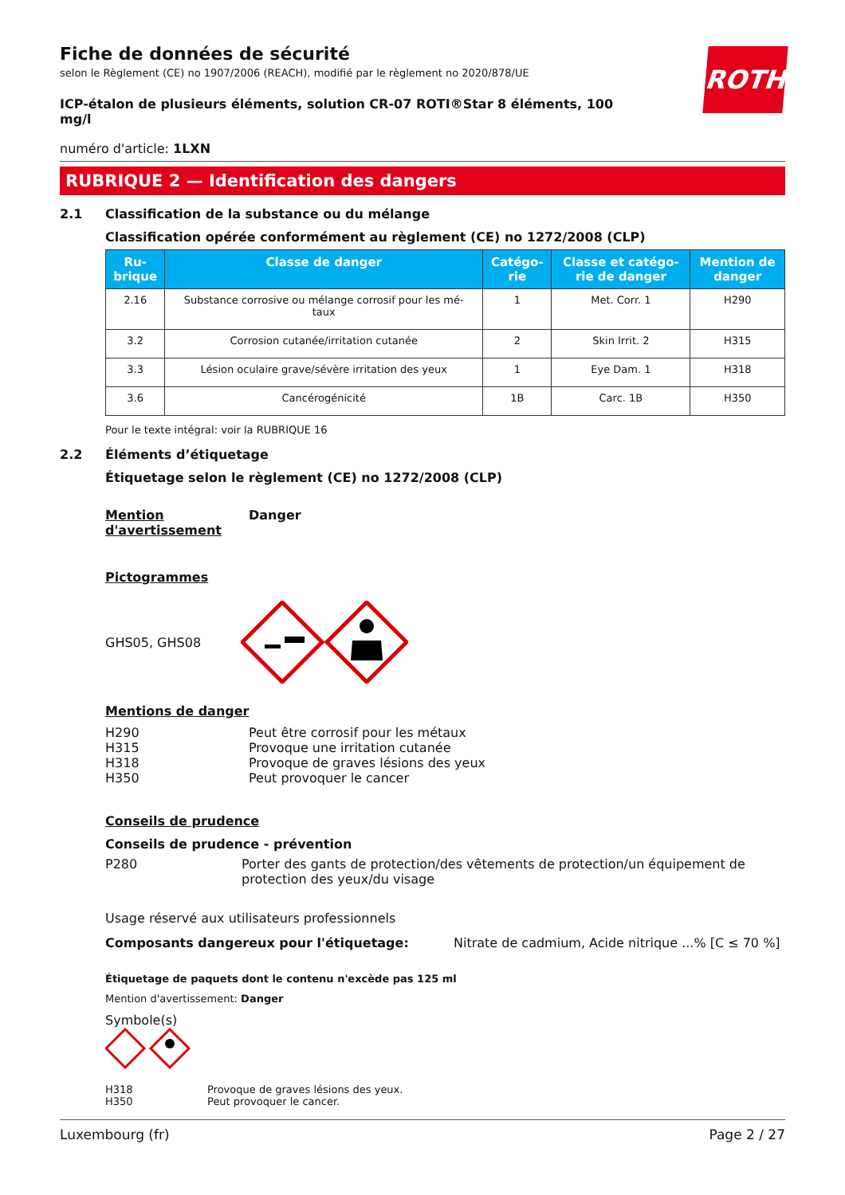ROTH
Fiche de données de sécurité
selon le Règlement (CE) no 1907/2006 (REACH), modifié par le règlement no 2020/878/UE
ICP-étalon de plusieurs éléments, solution CR-07 ROTI®Star 8 éléments, 100 mg/l
numéro d'article: 1LXN
RUBRIQUE 2 — Identification des dangers
2.1 Classification de la substance ou du mélange
Classification opérée conformément au règlement (CE) no 1272/2008 (CLP)
| Ru- brique | Classe de danger | Catégo- rie | Classe et catégo- rie de danger | Mention de danger |
| --- | --- | --- | --- | --- |
| 2.16 | Substance corrosive ou mélange corrosif pour les mé- taux | 1 | Met. Corr. 1 | H290 |
| 3.2 | Corrosion cutanée/irritation cutanée | 2 | Skin Irrit. 2 | H315 |
| 3.3 | Lésion oculaire grave/sévère irritation des yeux | 1 | Eye Dam. 1 | H318 |
| 3.6 | Cancérogénicité | 1B | Carc. 1B | H350 |
Pour le texte intégral: voir la RUBRIQUE 16
2.2 Éléments d’étiquetage
Étiquetage selon le règlement (CE) no 1272/2008 (CLP)
Mention d'avertissement Danger
Pictogrammes
GHS05, GHS08
Mentions de danger
H290
H315
H318
H350 Peut être corrosif pour les métaux
Provoque une irritation cutanée
Provoque de graves lésions des yeux
Peut provoquer le cancer
Conseils de prudence
Conseils de prudence - prévention
P280 Porter des gants de protection/des vêtements de protection/un équipement de protection des yeux/du visage
Usage réservé aux utilisateurs professionnels
Composants dangereux pour l'étiquetage: Nitrate de cadmium, Acide nitrique ...% [C ≤ 70 %]
Étiquetage de paquets dont le contenu n'excède pas 125 ml
Mention d'avertissement: Danger
Symbole(s)
H318
H350 Provoque de graves lésions des yeux.
Peut provoquer le cancer.
Luxembourg (fr) Page 2 / 27